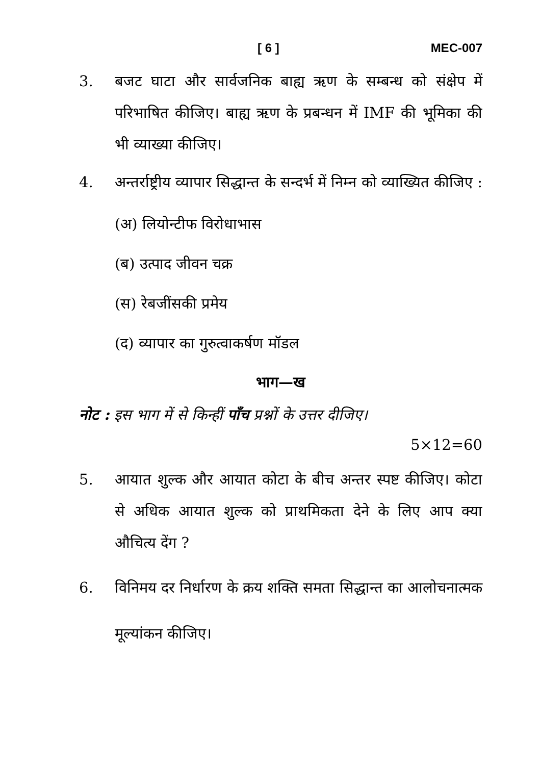[ 6 ] MEC-007
3. बजट घाटा और सार्वजनिक बाह्य ऋण के सम्बन्ध को संक्षेप में परिभाषित कीजिए। बाह्य ऋण के प्रबन्धन में IMF की भूमिका की भी व्याख्या कीजिए।
4. अन्तर्राष्ट्रीय व्यापार सिद्धान्त के सन्दर्भ में निम्न को व्याख्यित कीजिए :
(अ) लियोन्टीफ विरोधाभास
(ब) उत्पाद जीवन चक्र
(स) रेबजींसकी प्रमेय
(द) व्यापार का गुरुत्वाकर्षण मॉडल
भाग—ख
नोट : इस भाग में से किन्हीं पाँच प्रश्नों के उत्तर दीजिए।
5×12=60
5. आयात शुल्क और आयात कोटा के बीच अन्तर स्पष्ट कीजिए। कोटा से अधिक आयात शुल्क को प्राथमिकता देने के लिए आप क्या औचित्य देंग ?
6. विनिमय दर निर्धारण के क्रय शक्ति समता सिद्धान्त का आलोचनात्मक मूल्यांकन कीजिए।